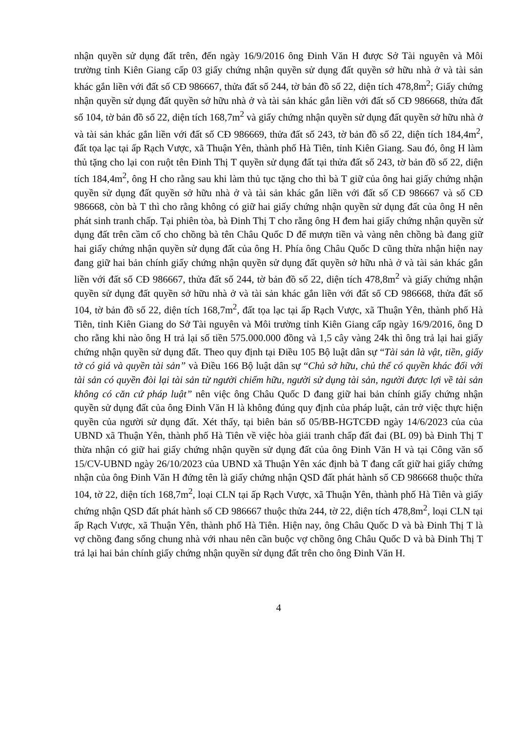nhận quyền sử dụng đất trên, đến ngày 16/9/2016 ông Đinh Văn H được Sở Tài nguyên và Môi trường tỉnh Kiên Giang cấp 03 giấy chứng nhận quyền sử dụng đất quyền sở hữu nhà ở và tài sản khác gắn liền với đất số CĐ 986667, thửa đất số 244, tờ bản đồ số 22, diện tích 478,8m<sup>2</sup>; Giấy chứng nhận quyền sử dụng đất quyền sở hữu nhà ở và tài sản khác gắn liền với đất số CĐ 986668, thửa đất số 104, tờ bản đồ số 22, diện tích 168,7m<sup>2</sup> và giấy chứng nhận quyền sử dụng đất quyền sở hữu nhà ở và tài sản khác gắn liền với đất số CĐ 986669, thửa đất số 243, tờ bản đồ số 22, diện tích 184,4m<sup>2</sup>, đất tọa lạc tại ấp Rạch Vược, xã Thuận Yên, thành phố Hà Tiên, tỉnh Kiên Giang. Sau đó, ông H làm thủ tặng cho lại con ruột tên Đinh Thị T quyền sử dụng đất tại thửa đất số 243, tờ bản đồ số 22, diện tích 184,4m<sup>2</sup>, ông H cho rằng sau khi làm thủ tục tặng cho thì bà T giữ của ông hai giấy chứng nhận quyền sử dụng đất quyền sở hữu nhà ở và tài sản khác gắn liền với đất số CĐ 986667 và số CĐ 986668, còn bà T thì cho rằng không có giữ hai giấy chứng nhận quyền sử dụng đất của ông H nên phát sinh tranh chấp. Tại phiên tòa, bà Đinh Thị T cho rằng ông H đem hai giấy chứng nhận quyền sử dụng đất trên cầm cố cho chồng bà tên Châu Quốc D để mượn tiền và vàng nên chồng bà đang giữ hai giấy chứng nhận quyền sử dụng đất của ông H. Phía ông Châu Quốc D cũng thừa nhận hiện nay đang giữ hai bản chính giấy chứng nhận quyền sử dụng đất quyền sở hữu nhà ở và tài sản khác gắn liền với đất số CĐ 986667, thửa đất số 244, tờ bản đồ số 22, diện tích 478,8m<sup>2</sup> và giấy chứng nhận quyền sử dụng đất quyền sở hữu nhà ở và tài sản khác gắn liền với đất số CĐ 986668, thửa đất số 104, tờ bản đồ số 22, diện tích 168,7m<sup>2</sup>, đất tọa lạc tại ấp Rạch Vược, xã Thuận Yên, thành phố Hà Tiên, tỉnh Kiên Giang do Sở Tài nguyên và Môi trường tỉnh Kiên Giang cấp ngày 16/9/2016, ông D cho rằng khi nào ông H trả lại số tiền 575.000.000 đồng và 1,5 cây vàng 24k thì ông trả lại hai giấy chứng nhận quyền sử dụng đất. Theo quy định tại Điều 105 Bộ luật dân sự “Tài sản là vật, tiền, giấy tờ có giá và quyền tài sản” và Điều 166 Bộ luật dân sự “Chủ sở hữu, chủ thể có quyền khác đối với tài sản có quyền đòi lại tài sản từ người chiếm hữu, người sử dụng tài sản, người được lợi về tài sản không có căn cứ pháp luật” nên việc ông Châu Quốc D đang giữ hai bản chính giấy chứng nhận quyền sử dụng đất của ông Đinh Văn H là không đúng quy định của pháp luật, cản trở việc thực hiện quyền của người sử dụng đất. Xét thấy, tại biên bản số 05/BB-HGTCĐĐ ngày 14/6/2023 của của UBND xã Thuận Yên, thành phố Hà Tiên về việc hòa giải tranh chấp đất đai (BL 09) bà Đinh Thị T thừa nhận có giữ hai giấy chứng nhận quyền sử dụng đất của ông Đinh Văn H và tại Công văn số 15/CV-UBND ngày 26/10/2023 của UBND xã Thuận Yên xác định bà T đang cất giữ hai giấy chứng nhận của ông Đinh Văn H đứng tên là giấy chứng nhận QSD đất phát hành số CĐ 986668 thuộc thửa 104, tờ 22, diện tích 168,7m<sup>2</sup>, loại CLN tại ấp Rạch Vược, xã Thuận Yên, thành phố Hà Tiên và giấy chứng nhận QSD đất phát hành số CĐ 986667 thuộc thửa 244, tờ 22, diện tích 478,8m<sup>2</sup>, loại CLN tại ấp Rạch Vược, xã Thuận Yên, thành phố Hà Tiên. Hiện nay, ông Châu Quốc D và bà Đinh Thị T là vợ chồng đang sống chung nhà với nhau nên cần buộc vợ chồng ông Châu Quốc D và bà Đinh Thị T trả lại hai bản chính giấy chứng nhận quyền sử dụng đất trên cho ông Đinh Văn H.
4